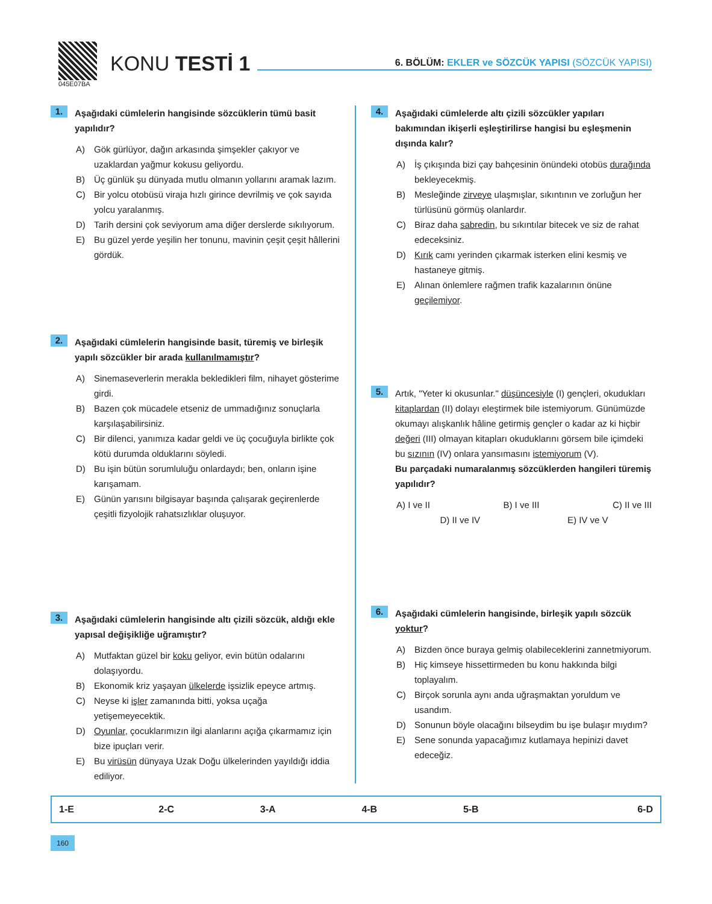045E07BA
KONU TESTİ 1
6. BÖLÜM: EKLER ve SÖZCÜK YAPISI (SÖZCÜK YAPISI)
1.
Aşağıdaki cümlelerin hangisinde sözcüklerin tümü basit yapılıdır?
A) Gök gürlüyor, dağın arkasında şimşekler çakıyor ve uzaklardan yağmur kokusu geliyordu.
B) Üç günlük şu dünyada mutlu olmanın yollarını aramak lazım.
C) Bir yolcu otobüsü viraja hızlı girince devrilmiş ve çok sayıda yolcu yaralanmış.
D) Tarih dersini çok seviyorum ama diğer derslerde sıkılıyorum.
E) Bu güzel yerde yeşilin her tonunu, mavinin çeşit çeşit hâllerini gördük.
2.
Aşağıdaki cümlelerin hangisinde basit, türemiş ve birleşik yapılı sözcükler bir arada kullanılmamıştır?
A) Sinemaseverlerin merakla bekledikleri film, nihayet gösterime girdi.
B) Bazen çok mücadele etseniz de ummadığınız sonuçlarla karşılaşabilirsiniz.
C) Bir dilenci, yanımıza kadar geldi ve üç çocuğuyla birlikte çok kötü durumda olduklarını söyledi.
D) Bu işin bütün sorumluluğu onlardaydı; ben, onların işine karışamam.
E) Günün yarısını bilgisayar başında çalışarak geçirenlerde çeşitli fizyolojik rahatsızlıklar oluşuyor.
3.
Aşağıdaki cümlelerin hangisinde altı çizili sözcük, aldığı ekle yapısal değişikliğe uğramıştır?
A) Mutfaktan güzel bir koku geliyor, evin bütün odalarını dolaşıyordu.
B) Ekonomik kriz yaşayan ülkelerde işsizlik epeyce artmış.
C) Neyse ki işler zamanında bitti, yoksa uçağa yetişemeyecektik.
D) Oyunlar, çocuklarımızın ilgi alanlarını açığa çıkarmamız için bize ipuçları verir.
E) Bu virüsün dünyaya Uzak Doğu ülkelerinden yayıldığı iddia ediliyor.
4.
Aşağıdaki cümlelerde altı çizili sözcükler yapıları bakımından ikişerli eşleştirilirse hangisi bu eşleşmenin dışında kalır?
A) İş çıkışında bizi çay bahçesinin önündeki otobüs durağında bekleyecekmiş.
B) Mesleğinde zirveye ulaşmışlar, sıkıntının ve zorluğun her türlüsünü görmüş olanlardır.
C) Biraz daha sabredin, bu sıkıntılar bitecek ve siz de rahat edeceksiniz.
D) Kırık camı yerinden çıkarmak isterken elini kesmiş ve hastaneye gitmiş.
E) Alınan önlemlere rağmen trafik kazalarının önüne geçilemiyor.
5.
Artık, "Yeter ki okusunlar." düşüncesiyle (I) gençleri, okudukları kitaplardan (II) dolayı eleştirmek bile istemiyorum. Günümüzde okumayı alışkanlık hâline getirmiş gençler o kadar az ki hiçbir değeri (III) olmayan kitapları okuduklarını görsem bile içimdeki bu sızının (IV) onlara yansımasını istemiyorum (V).
Bu parçadaki numaralanmış sözcüklerden hangileri türemiş yapılıdır?
A) I ve II B) I ve III C) II ve III
D) II ve IV E) IV ve V
6.
Aşağıdaki cümlelerin hangisinde, birleşik yapılı sözcük yoktur?
A) Bizden önce buraya gelmiş olabileceklerini zannetmiyorum.
B) Hiç kimseye hissettirmeden bu konu hakkında bilgi toplayalım.
C) Birçok sorunla aynı anda uğraşmaktan yoruldum ve usandım.
D) Sonunun böyle olacağını bilseydim bu işe bulaşır mıydım?
E) Sene sonunda yapacağımız kutlamaya hepinizi davet edeceğiz.
| 1-E | 2-C | 3-A | 4-B | 5-B | 6-D |
160